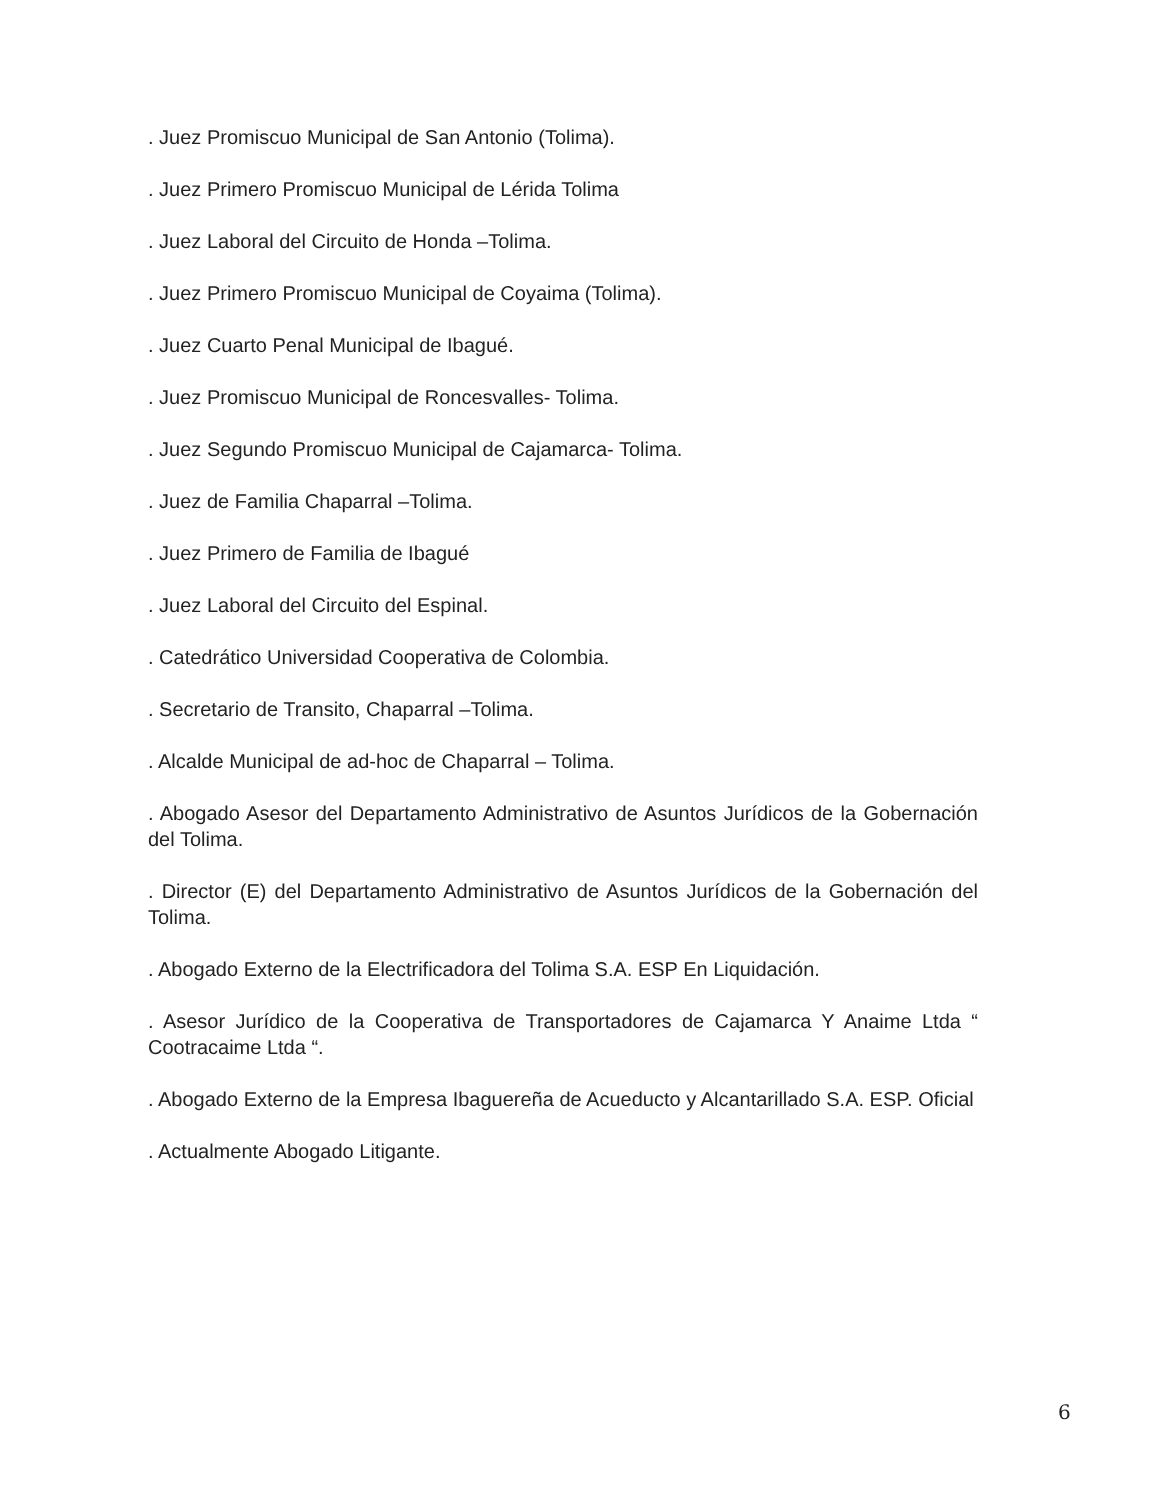. Juez Promiscuo Municipal de San Antonio (Tolima).
. Juez Primero Promiscuo Municipal de Lérida Tolima
. Juez Laboral del Circuito de Honda –Tolima.
. Juez Primero Promiscuo Municipal de Coyaima (Tolima).
. Juez Cuarto Penal Municipal de Ibagué.
. Juez Promiscuo Municipal de Roncesvalles- Tolima.
. Juez Segundo Promiscuo Municipal de Cajamarca- Tolima.
. Juez de Familia Chaparral –Tolima.
. Juez Primero de Familia de Ibagué
. Juez Laboral del Circuito del Espinal.
. Catedrático Universidad Cooperativa de Colombia.
. Secretario de Transito, Chaparral –Tolima.
. Alcalde Municipal de ad-hoc de Chaparral – Tolima.
. Abogado Asesor del Departamento Administrativo de Asuntos Jurídicos de la Gobernación del Tolima.
. Director (E) del Departamento Administrativo de Asuntos Jurídicos de la Gobernación del Tolima.
. Abogado Externo de la Electrificadora del Tolima S.A. ESP En Liquidación.
. Asesor Jurídico de la Cooperativa de Transportadores de Cajamarca Y Anaime Ltda “ Cootracaime Ltda “.
. Abogado Externo de la Empresa Ibaguereña de Acueducto y Alcantarillado S.A. ESP. Oficial
. Actualmente Abogado Litigante.
6